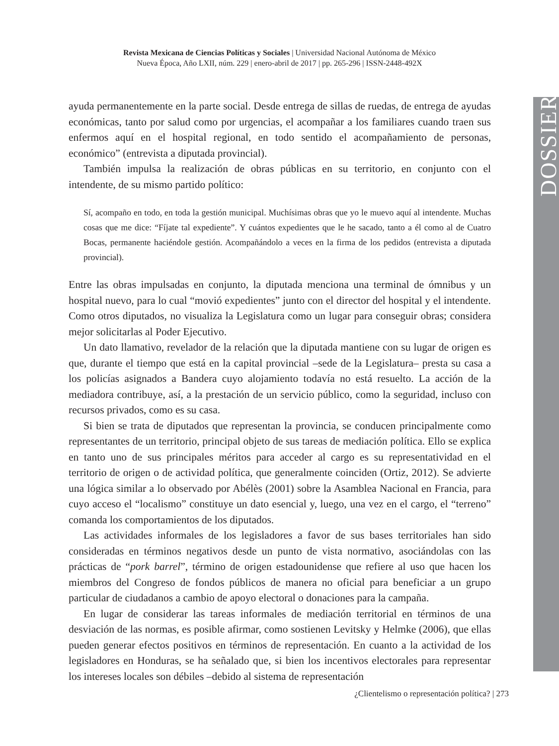Revista Mexicana de Ciencias Políticas y Sociales | Universidad Nacional Autónoma de México
Nueva Época, Año LXII, núm. 229 | enero-abril de 2017 | pp. 265-296 | ISSN-2448-492X
DOSSIER
ayuda permanentemente en la parte social. Desde entrega de sillas de ruedas, de entrega de ayudas económicas, tanto por salud como por urgencias, el acompañar a los familiares cuando traen sus enfermos aquí en el hospital regional, en todo sentido el acompañamiento de personas, económico” (entrevista a diputada provincial).
También impulsa la realización de obras públicas en su territorio, en conjunto con el intendente, de su mismo partido político:
Sí, acompaño en todo, en toda la gestión municipal. Muchísimas obras que yo le muevo aquí al intendente. Muchas cosas que me dice: “Fíjate tal expediente”. Y cuántos expedientes que le he sacado, tanto a él como al de Cuatro Bocas, permanente haciéndole gestión. Acompañándolo a veces en la firma de los pedidos (entrevista a diputada provincial).
Entre las obras impulsadas en conjunto, la diputada menciona una terminal de ómnibus y un hospital nuevo, para lo cual “movió expedientes” junto con el director del hospital y el intendente. Como otros diputados, no visualiza la Legislatura como un lugar para conseguir obras; considera mejor solicitarlas al Poder Ejecutivo.
Un dato llamativo, revelador de la relación que la diputada mantiene con su lugar de origen es que, durante el tiempo que está en la capital provincial –sede de la Legislatura– presta su casa a los policías asignados a Bandera cuyo alojamiento todavía no está resuelto. La acción de la mediadora contribuye, así, a la prestación de un servicio público, como la seguridad, incluso con recursos privados, como es su casa.
Si bien se trata de diputados que representan la provincia, se conducen principalmente como representantes de un territorio, principal objeto de sus tareas de mediación política. Ello se explica en tanto uno de sus principales méritos para acceder al cargo es su representatividad en el territorio de origen o de actividad política, que generalmente coinciden (Ortiz, 2012). Se advierte una lógica similar a lo observado por Abélès (2001) sobre la Asamblea Nacional en Francia, para cuyo acceso el “localismo” constituye un dato esencial y, luego, una vez en el cargo, el “terreno” comanda los comportamientos de los diputados.
Las actividades informales de los legisladores a favor de sus bases territoriales han sido consideradas en términos negativos desde un punto de vista normativo, asociándolas con las prácticas de “pork barrel”, término de origen estadounidense que refiere al uso que hacen los miembros del Congreso de fondos públicos de manera no oficial para beneficiar a un grupo particular de ciudadanos a cambio de apoyo electoral o donaciones para la campaña.
En lugar de considerar las tareas informales de mediación territorial en términos de una desviación de las normas, es posible afirmar, como sostienen Levitsky y Helmke (2006), que ellas pueden generar efectos positivos en términos de representación. En cuanto a la actividad de los legisladores en Honduras, se ha señalado que, si bien los incentivos electorales para representar los intereses locales son débiles –debido al sistema de representación
¿Clientelismo o representación política? | 273